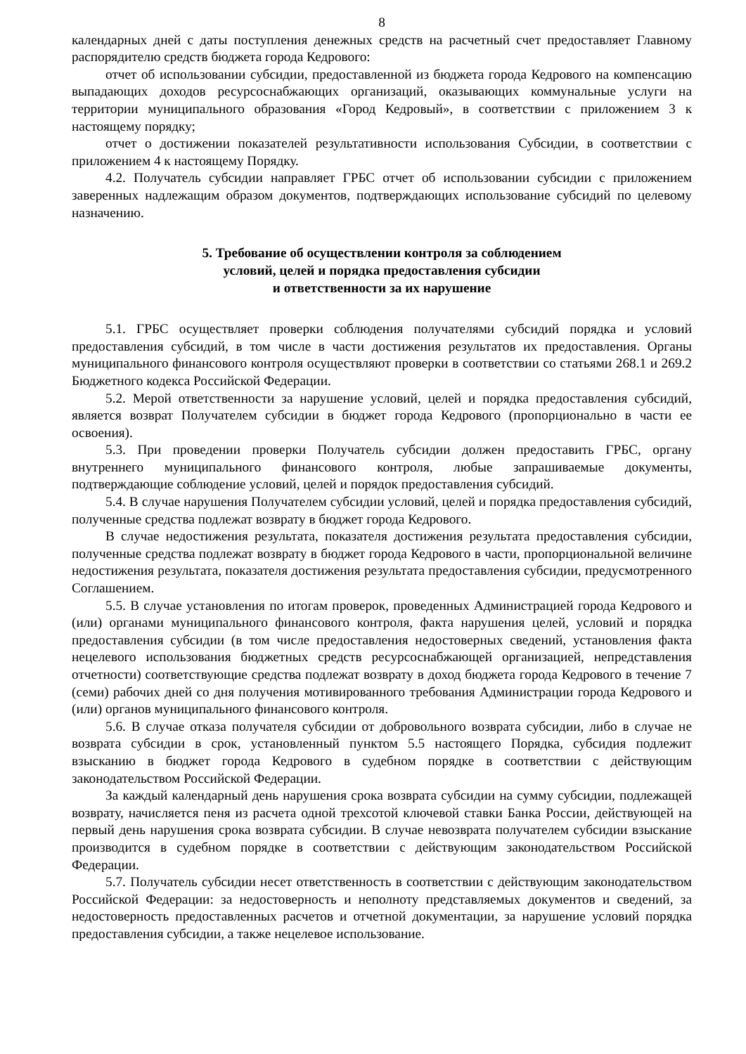8
календарных дней с даты поступления денежных средств на расчетный счет предоставляет Главному распорядителю средств бюджета города Кедрового:
отчет об использовании субсидии, предоставленной из бюджета города Кедрового на компенсацию выпадающих доходов ресурсоснабжающих организаций, оказывающих коммунальные услуги на территории муниципального образования «Город Кедровый», в соответствии с приложением 3 к настоящему порядку;
отчет о достижении показателей результативности использования Субсидии, в соответствии с приложением 4 к настоящему Порядку.
4.2. Получатель субсидии направляет ГРБС отчет об использовании субсидии с приложением заверенных надлежащим образом документов, подтверждающих использование субсидий по целевому назначению.
5. Требование об осуществлении контроля за соблюдением
условий, целей и порядка предоставления субсидии
и ответственности за их нарушение
5.1. ГРБС осуществляет проверки соблюдения получателями субсидий порядка и условий предоставления субсидий, в том числе в части достижения результатов их предоставления. Органы муниципального финансового контроля осуществляют проверки в соответствии со статьями 268.1 и 269.2 Бюджетного кодекса Российской Федерации.
5.2. Мерой ответственности за нарушение условий, целей и порядка предоставления субсидий, является возврат Получателем субсидии в бюджет города Кедрового (пропорционально в части ее освоения).
5.3. При проведении проверки Получатель субсидии должен предоставить ГРБС, органу внутреннего муниципального финансового контроля, любые запрашиваемые документы, подтверждающие соблюдение условий, целей и порядок предоставления субсидий.
5.4. В случае нарушения Получателем субсидии условий, целей и порядка предоставления субсидий, полученные средства подлежат возврату в бюджет города Кедрового.
В случае недостижения результата, показателя достижения результата предоставления субсидии, полученные средства подлежат возврату в бюджет города Кедрового в части, пропорциональной величине недостижения результата, показателя достижения результата предоставления субсидии, предусмотренного Соглашением.
5.5. В случае установления по итогам проверок, проведенных Администрацией города Кедрового и (или) органами муниципального финансового контроля, факта нарушения целей, условий и порядка предоставления субсидии (в том числе предоставления недостоверных сведений, установления факта нецелевого использования бюджетных средств ресурсоснабжающей организацией, непредставления отчетности) соответствующие средства подлежат возврату в доход бюджета города Кедрового в течение 7 (семи) рабочих дней со дня получения мотивированного требования Администрации города Кедрового и (или) органов муниципального финансового контроля.
5.6. В случае отказа получателя субсидии от добровольного возврата субсидии, либо в случае не возврата субсидии в срок, установленный пунктом 5.5 настоящего Порядка, субсидия подлежит взысканию в бюджет города Кедрового в судебном порядке в соответствии с действующим законодательством Российской Федерации.
За каждый календарный день нарушения срока возврата субсидии на сумму субсидии, подлежащей возврату, начисляется пеня из расчета одной трехсотой ключевой ставки Банка России, действующей на первый день нарушения срока возврата субсидии. В случае невозврата получателем субсидии взыскание производится в судебном порядке в соответствии с действующим законодательством Российской Федерации.
5.7. Получатель субсидии несет ответственность в соответствии с действующим законодательством Российской Федерации: за недостоверность и неполноту представляемых документов и сведений, за недостоверность предоставленных расчетов и отчетной документации, за нарушение условий порядка предоставления субсидии, а также нецелевое использование.